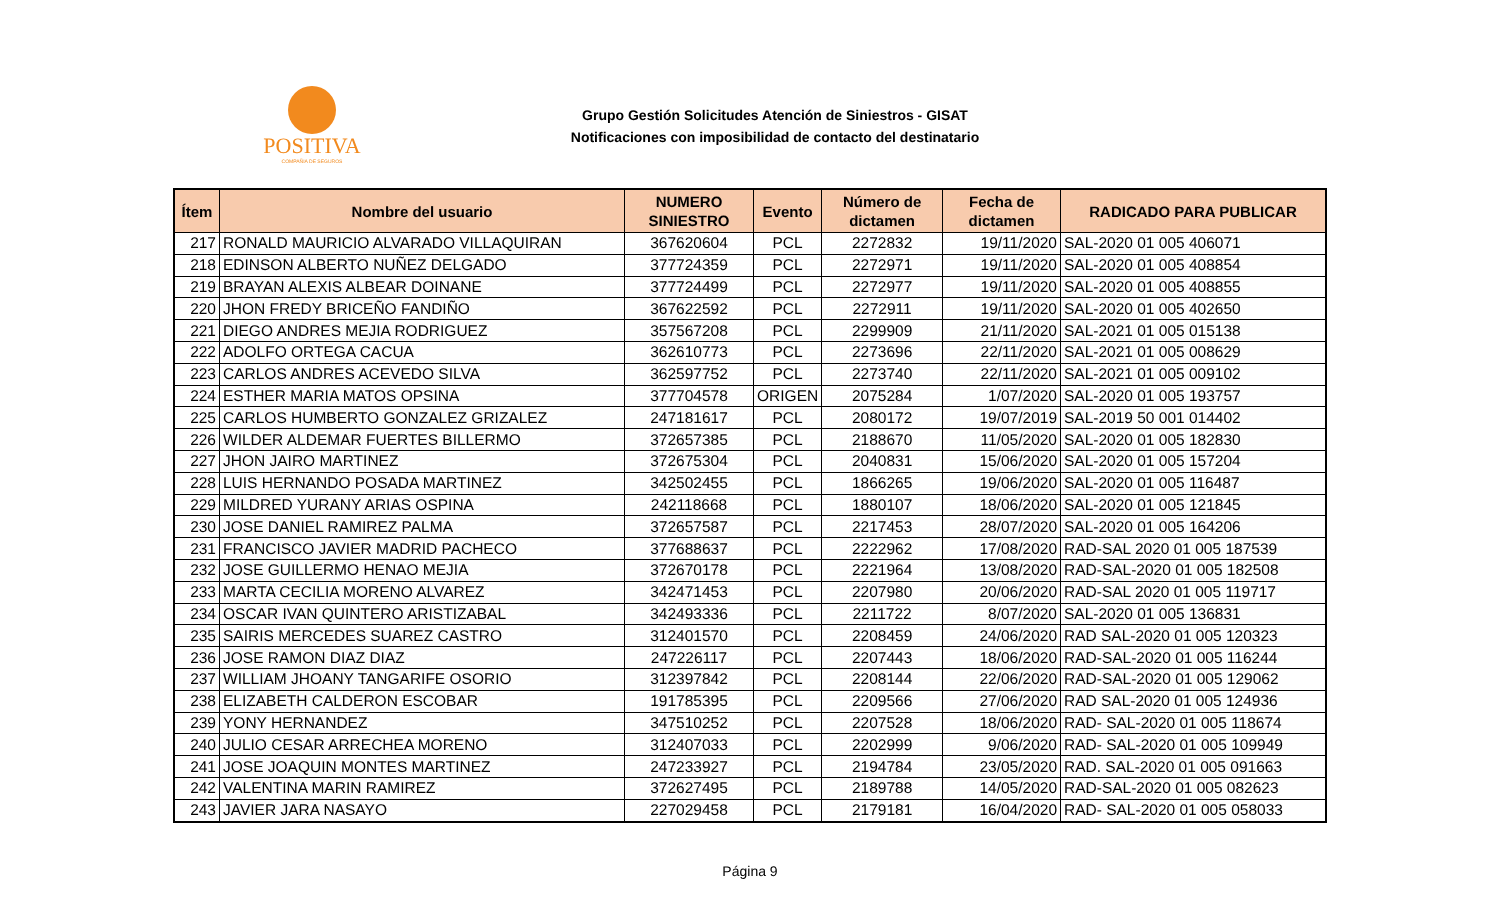POSITIVA
COMPAÑIA DE SEGUROS
Grupo Gestión Solicitudes Atención de Siniestros - GISAT
Notificaciones con imposibilidad de contacto del destinatario
| Ítem | Nombre del usuario | NUMERO SINIESTRO | Evento | Número de dictamen | Fecha de dictamen | RADICADO PARA PUBLICAR |
| --- | --- | --- | --- | --- | --- | --- |
| 217 | RONALD MAURICIO ALVARADO VILLAQUIRAN | 367620604 | PCL | 2272832 | 19/11/2020 | SAL-2020 01 005 406071 |
| 218 | EDINSON ALBERTO NUÑEZ DELGADO | 377724359 | PCL | 2272971 | 19/11/2020 | SAL-2020 01 005 408854 |
| 219 | BRAYAN ALEXIS ALBEAR DOINANE | 377724499 | PCL | 2272977 | 19/11/2020 | SAL-2020 01 005 408855 |
| 220 | JHON FREDY BRICEÑO FANDIÑO | 367622592 | PCL | 2272911 | 19/11/2020 | SAL-2020 01 005 402650 |
| 221 | DIEGO ANDRES MEJIA RODRIGUEZ | 357567208 | PCL | 2299909 | 21/11/2020 | SAL-2021 01 005 015138 |
| 222 | ADOLFO ORTEGA CACUA | 362610773 | PCL | 2273696 | 22/11/2020 | SAL-2021 01 005 008629 |
| 223 | CARLOS ANDRES ACEVEDO SILVA | 362597752 | PCL | 2273740 | 22/11/2020 | SAL-2021 01 005 009102 |
| 224 | ESTHER MARIA MATOS OPSINA | 377704578 | ORIGEN | 2075284 | 1/07/2020 | SAL-2020 01 005 193757 |
| 225 | CARLOS HUMBERTO GONZALEZ GRIZALEZ | 247181617 | PCL | 2080172 | 19/07/2019 | SAL-2019 50 001 014402 |
| 226 | WILDER ALDEMAR FUERTES BILLERMO | 372657385 | PCL | 2188670 | 11/05/2020 | SAL-2020 01 005 182830 |
| 227 | JHON JAIRO MARTINEZ | 372675304 | PCL | 2040831 | 15/06/2020 | SAL-2020 01 005 157204 |
| 228 | LUIS HERNANDO POSADA MARTINEZ | 342502455 | PCL | 1866265 | 19/06/2020 | SAL-2020 01 005 116487 |
| 229 | MILDRED YURANY ARIAS OSPINA | 242118668 | PCL | 1880107 | 18/06/2020 | SAL-2020 01 005 121845 |
| 230 | JOSE DANIEL RAMIREZ PALMA | 372657587 | PCL | 2217453 | 28/07/2020 | SAL-2020 01 005 164206 |
| 231 | FRANCISCO JAVIER MADRID PACHECO | 377688637 | PCL | 2222962 | 17/08/2020 | RAD-SAL 2020 01 005 187539 |
| 232 | JOSE GUILLERMO HENAO MEJIA | 372670178 | PCL | 2221964 | 13/08/2020 | RAD-SAL-2020 01 005 182508 |
| 233 | MARTA CECILIA MORENO ALVAREZ | 342471453 | PCL | 2207980 | 20/06/2020 | RAD-SAL 2020 01 005 119717 |
| 234 | OSCAR IVAN QUINTERO ARISTIZABAL | 342493336 | PCL | 2211722 | 8/07/2020 | SAL-2020 01 005 136831 |
| 235 | SAIRIS MERCEDES SUAREZ CASTRO | 312401570 | PCL | 2208459 | 24/06/2020 | RAD SAL-2020 01 005 120323 |
| 236 | JOSE RAMON DIAZ DIAZ | 247226117 | PCL | 2207443 | 18/06/2020 | RAD-SAL-2020 01 005 116244 |
| 237 | WILLIAM JHOANY TANGARIFE OSORIO | 312397842 | PCL | 2208144 | 22/06/2020 | RAD-SAL-2020 01 005 129062 |
| 238 | ELIZABETH CALDERON ESCOBAR | 191785395 | PCL | 2209566 | 27/06/2020 | RAD SAL-2020 01 005 124936 |
| 239 | YONY HERNANDEZ | 347510252 | PCL | 2207528 | 18/06/2020 | RAD- SAL-2020 01 005 118674 |
| 240 | JULIO CESAR ARRECHEA MORENO | 312407033 | PCL | 2202999 | 9/06/2020 | RAD- SAL-2020 01 005 109949 |
| 241 | JOSE JOAQUIN MONTES MARTINEZ | 247233927 | PCL | 2194784 | 23/05/2020 | RAD. SAL-2020 01 005 091663 |
| 242 | VALENTINA MARIN RAMIREZ | 372627495 | PCL | 2189788 | 14/05/2020 | RAD-SAL-2020 01 005 082623 |
| 243 | JAVIER JARA NASAYO | 227029458 | PCL | 2179181 | 16/04/2020 | RAD- SAL-2020 01 005 058033 |
Página 9